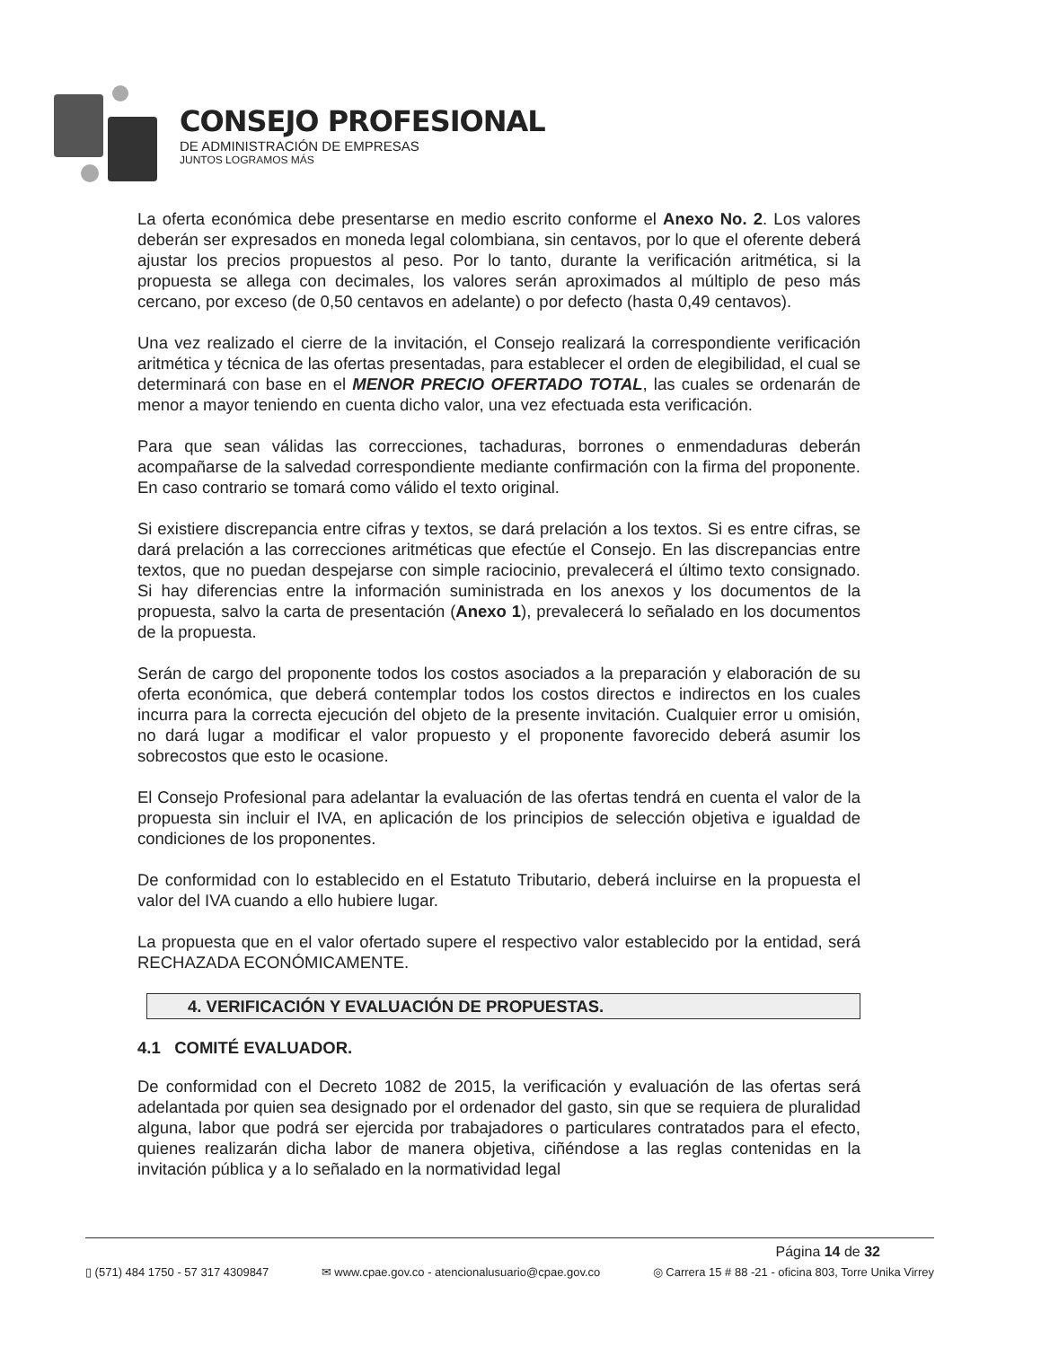CONSEJO PROFESIONAL
DE ADMINISTRACIÓN DE EMPRESAS
JUNTOS LOGRAMOS MÁS
La oferta económica debe presentarse en medio escrito conforme el Anexo No. 2. Los valores deberán ser expresados en moneda legal colombiana, sin centavos, por lo que el oferente deberá ajustar los precios propuestos al peso. Por lo tanto, durante la verificación aritmética, si la propuesta se allega con decimales, los valores serán aproximados al múltiplo de peso más cercano, por exceso (de 0,50 centavos en adelante) o por defecto (hasta 0,49 centavos).
Una vez realizado el cierre de la invitación, el Consejo realizará la correspondiente verificación aritmética y técnica de las ofertas presentadas, para establecer el orden de elegibilidad, el cual se determinará con base en el MENOR PRECIO OFERTADO TOTAL, las cuales se ordenarán de menor a mayor teniendo en cuenta dicho valor, una vez efectuada esta verificación.
Para que sean válidas las correcciones, tachaduras, borrones o enmendaduras deberán acompañarse de la salvedad correspondiente mediante confirmación con la firma del proponente. En caso contrario se tomará como válido el texto original.
Si existiere discrepancia entre cifras y textos, se dará prelación a los textos. Si es entre cifras, se dará prelación a las correcciones aritméticas que efectúe el Consejo. En las discrepancias entre textos, que no puedan despejarse con simple raciocinio, prevalecerá el último texto consignado. Si hay diferencias entre la información suministrada en los anexos y los documentos de la propuesta, salvo la carta de presentación (Anexo 1), prevalecerá lo señalado en los documentos de la propuesta.
Serán de cargo del proponente todos los costos asociados a la preparación y elaboración de su oferta económica, que deberá contemplar todos los costos directos e indirectos en los cuales incurra para la correcta ejecución del objeto de la presente invitación. Cualquier error u omisión, no dará lugar a modificar el valor propuesto y el proponente favorecido deberá asumir los sobrecostos que esto le ocasione.
El Consejo Profesional para adelantar la evaluación de las ofertas tendrá en cuenta el valor de la propuesta sin incluir el IVA, en aplicación de los principios de selección objetiva e igualdad de condiciones de los proponentes.
De conformidad con lo establecido en el Estatuto Tributario, deberá incluirse en la propuesta el valor del IVA cuando a ello hubiere lugar.
La propuesta que en el valor ofertado supere el respectivo valor establecido por la entidad, será RECHAZADA ECONÓMICAMENTE.
4. VERIFICACIÓN Y EVALUACIÓN DE PROPUESTAS.
4.1 COMITÉ EVALUADOR.
De conformidad con el Decreto 1082 de 2015, la verificación y evaluación de las ofertas será adelantada por quien sea designado por el ordenador del gasto, sin que se requiera de pluralidad alguna, labor que podrá ser ejercida por trabajadores o particulares contratados para el efecto, quienes realizarán dicha labor de manera objetiva, ciñéndose a las reglas contenidas en la invitación pública y a lo señalado en la normatividad legal
Página 14 de 32
▯ (571) 484 1750 - 57 317 4309847 ✉ www.cpae.gov.co - atencionalusuario@cpae.gov.co ◎ Carrera 15 # 88 -21 - oficina 803, Torre Unika Virrey